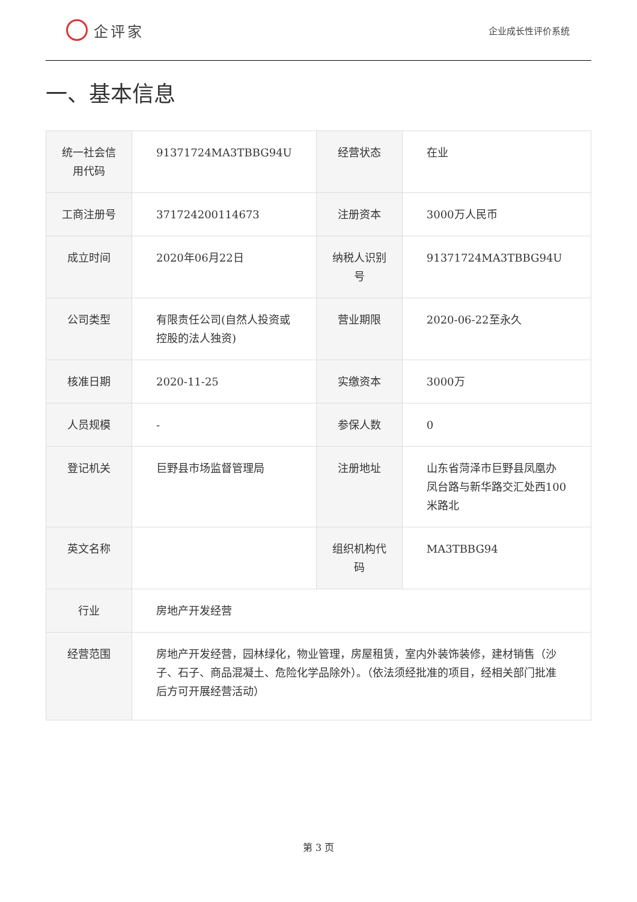企评家
企业成长性评价系统
一、基本信息
| 统一社会信用代码 | 91371724MA3TBBG94U | 经营状态 | 在业 |
| 工商注册号 | 371724200114673 | 注册资本 | 3000万人民币 |
| 成立时间 | 2020年06月22日 | 纳税人识别号 | 91371724MA3TBBG94U |
| 公司类型 | 有限责任公司(自然人投资或控股的法人独资) | 营业期限 | 2020-06-22至永久 |
| 核准日期 | 2020-11-25 | 实缴资本 | 3000万 |
| 人员规模 | - | 参保人数 | 0 |
| 登记机关 | 巨野县市场监督管理局 | 注册地址 | 山东省菏泽市巨野县凤凰办凤台路与新华路交汇处西100米路北 |
| 英文名称 | | 组织机构代码 | MA3TBBG94 |
| 行业 | 房地产开发经营 | | |
| 经营范围 | 房地产开发经营，园林绿化，物业管理，房屋租赁，室内外装饰装修，建材销售（沙子、石子、商品混凝土、危险化学品除外）。（依法须经批准的项目，经相关部门批准后方可开展经营活动） | | |
第 3 页